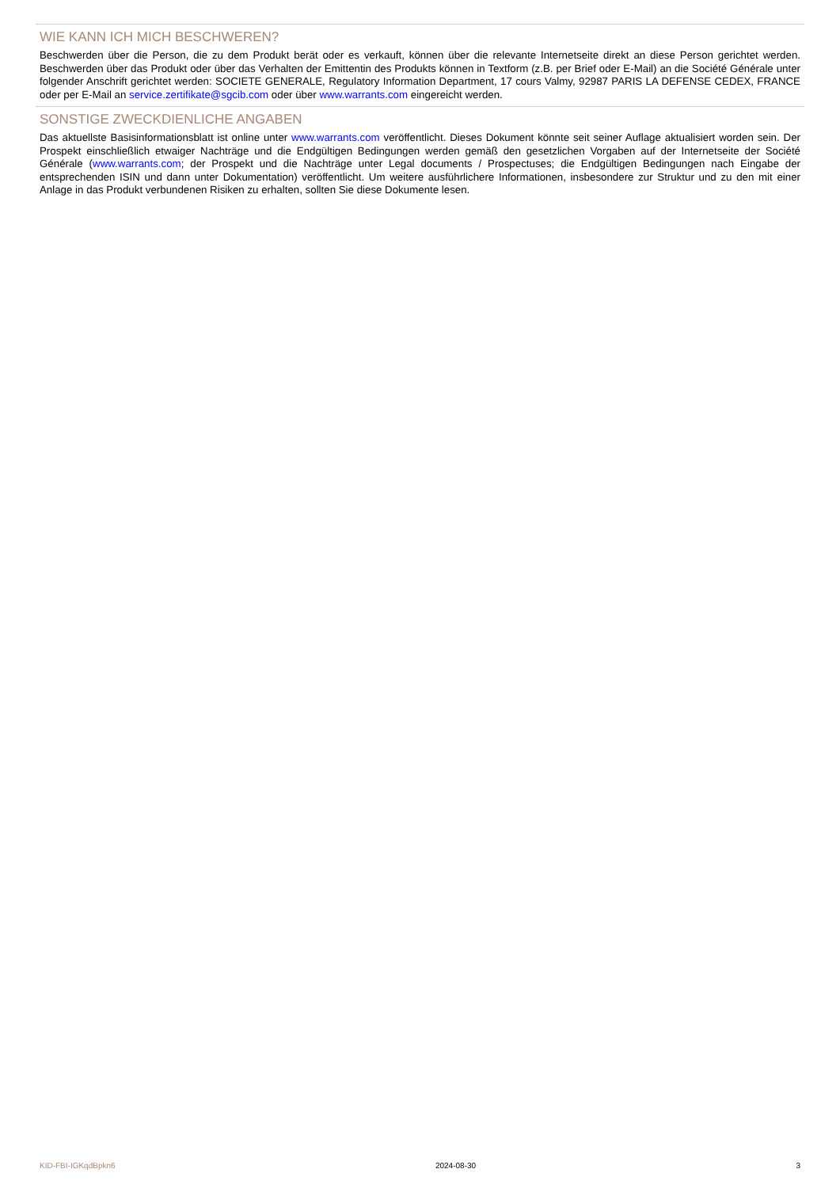WIE KANN ICH MICH BESCHWEREN?
Beschwerden über die Person, die zu dem Produkt berät oder es verkauft, können über die relevante Internetseite direkt an diese Person gerichtet werden. Beschwerden über das Produkt oder über das Verhalten der Emittentin des Produkts können in Textform (z.B. per Brief oder E-Mail) an die Société Générale unter folgender Anschrift gerichtet werden: SOCIETE GENERALE, Regulatory Information Department, 17 cours Valmy, 92987 PARIS LA DEFENSE CEDEX, FRANCE oder per E-Mail an service.zertifikate@sgcib.com oder über www.warrants.com eingereicht werden.
SONSTIGE ZWECKDIENLICHE ANGABEN
Das aktuellste Basisinformationsblatt ist online unter www.warrants.com veröffentlicht. Dieses Dokument könnte seit seiner Auflage aktualisiert worden sein. Der Prospekt einschließlich etwaiger Nachträge und die Endgültigen Bedingungen werden gemäß den gesetzlichen Vorgaben auf der Internetseite der Société Générale (www.warrants.com; der Prospekt und die Nachträge unter Legal documents / Prospectuses; die Endgültigen Bedingungen nach Eingabe der entsprechenden ISIN und dann unter Dokumentation) veröffentlicht. Um weitere ausführlichere Informationen, insbesondere zur Struktur und zu den mit einer Anlage in das Produkt verbundenen Risiken zu erhalten, sollten Sie diese Dokumente lesen.
KID-FBI-IGKqdBpkn6 2024-08-30 3